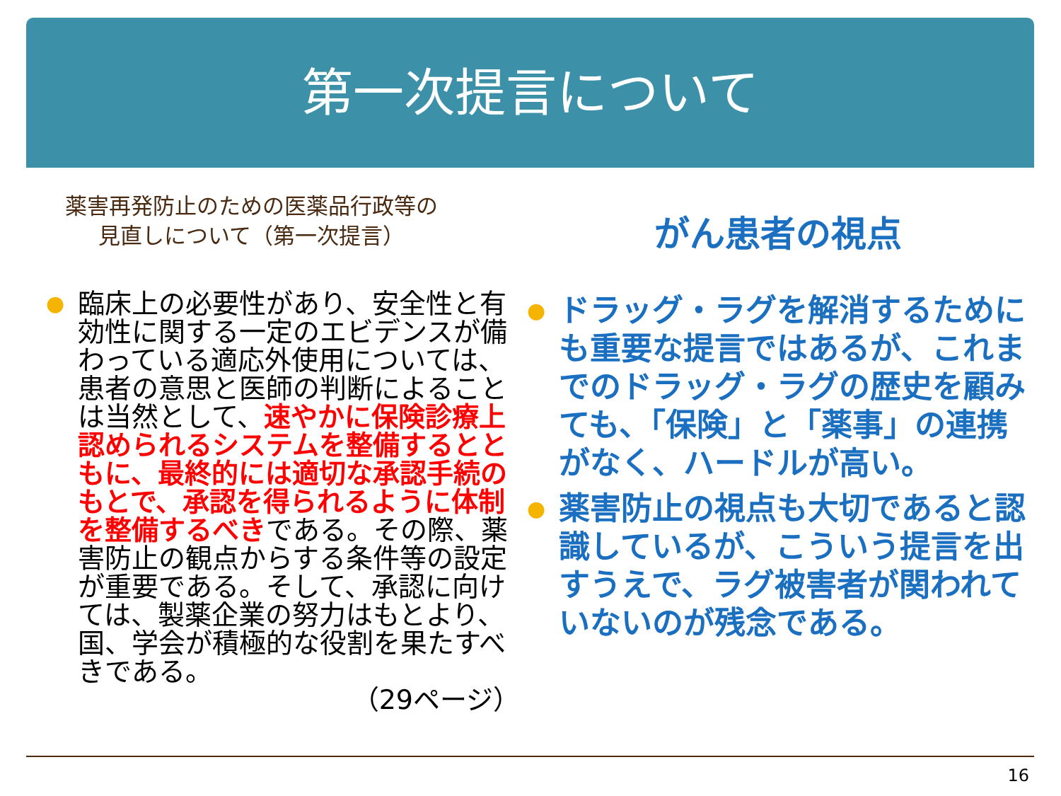第一次提言について
薬害再発防止のための医薬品行政等の
見直しについて（第一次提言）
● 臨床上の必要性があり、安全性と有効性に関する一定のエビデンスが備わっている適応外使用については、患者の意思と医師の判断によることは当然として、速やかに保険診療上認められるシステムを整備するとともに、最終的には適切な承認手続のもとで、承認を得られるように体制を整備するべきである。その際、薬害防止の観点からする条件等の設定が重要である。そして、承認に向けては、製薬企業の努力はもとより、国、学会が積極的な役割を果たすべきである。
（29ページ）
がん患者の視点
● ドラッグ・ラグを解消するためにも重要な提言ではあるが、これまでのドラッグ・ラグの歴史を顧みても、「保険」と「薬事」の連携がなく、ハードルが高い。
● 薬害防止の視点も大切であると認識しているが、こういう提言を出すうえで、ラグ被害者が関われていないのが残念である。
16